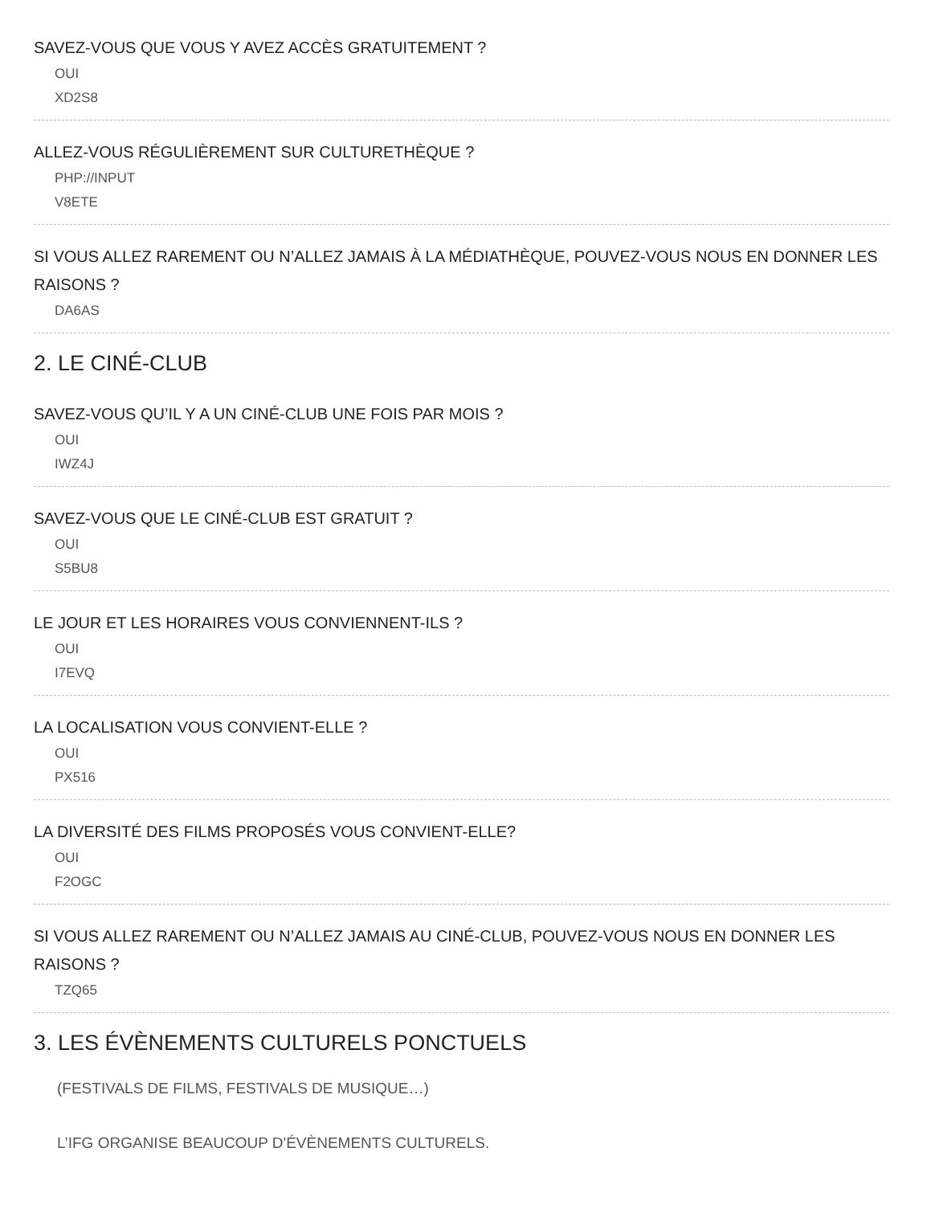SAVEZ-VOUS QUE VOUS Y AVEZ ACCÈS GRATUITEMENT ?
OUI
XD2S8
ALLEZ-VOUS RÉGULIÈREMENT SUR CULTURETHÈQUE ?
PHP://INPUT
V8ETE
SI VOUS ALLEZ RAREMENT OU N’ALLEZ JAMAIS À LA MÉDIATHÈQUE, POUVEZ-VOUS NOUS EN DONNER LES RAISONS ?
DA6AS
2. LE CINÉ-CLUB
SAVEZ-VOUS QU’IL Y A UN CINÉ-CLUB UNE FOIS PAR MOIS ?
OUI
IWZ4J
SAVEZ-VOUS QUE LE CINÉ-CLUB EST GRATUIT ?
OUI
S5BU8
LE JOUR ET LES HORAIRES VOUS CONVIENNENT-ILS ?
OUI
I7EVQ
LA LOCALISATION VOUS CONVIENT-ELLE ?
OUI
PX516
LA DIVERSITÉ DES FILMS PROPOSÉS VOUS CONVIENT-ELLE?
OUI
F2OGC
SI VOUS ALLEZ RAREMENT OU N’ALLEZ JAMAIS AU CINÉ-CLUB, POUVEZ-VOUS NOUS EN DONNER LES RAISONS ?
TZQ65
3. LES ÉVÈNEMENTS CULTURELS PONCTUELS
(FESTIVALS DE FILMS, FESTIVALS DE MUSIQUE…)
L’IFG ORGANISE BEAUCOUP D'ÉVÈNEMENTS CULTURELS.